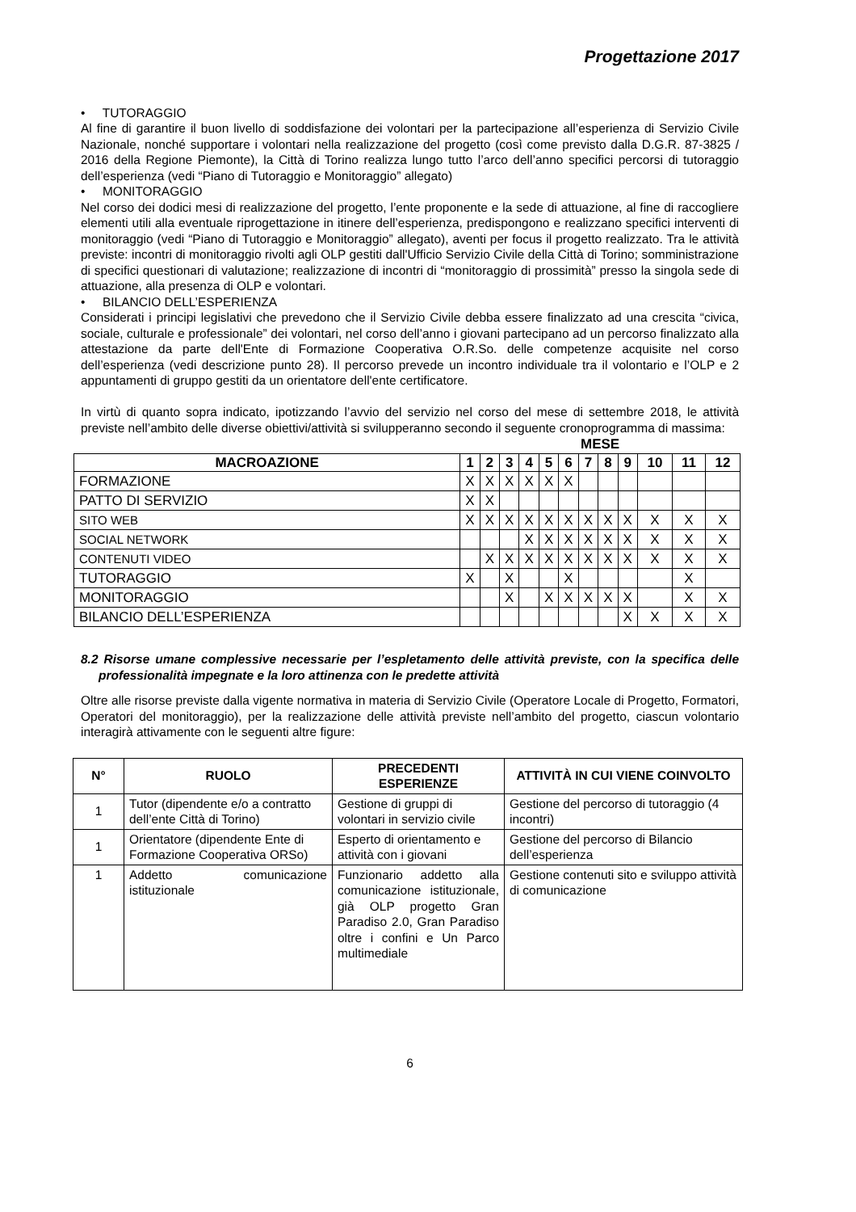Progettazione 2017
• TUTORAGGIO
Al fine di garantire il buon livello di soddisfazione dei volontari per la partecipazione all’esperienza di Servizio Civile Nazionale, nonché supportare i volontari nella realizzazione del progetto (così come previsto dalla D.G.R. 87-3825 / 2016 della Regione Piemonte), la Città di Torino realizza lungo tutto l’arco dell’anno specifici percorsi di tutoraggio dell’esperienza (vedi “Piano di Tutoraggio e Monitoraggio” allegato)
• MONITORAGGIO
Nel corso dei dodici mesi di realizzazione del progetto, l’ente proponente e la sede di attuazione, al fine di raccogliere elementi utili alla eventuale riprogettazione in itinere dell’esperienza, predispongono e realizzano specifici interventi di monitoraggio (vedi “Piano di Tutoraggio e Monitoraggio” allegato), aventi per focus il progetto realizzato. Tra le attività previste: incontri di monitoraggio rivolti agli OLP gestiti dall'Ufficio Servizio Civile della Città di Torino; somministrazione di specifici questionari di valutazione; realizzazione di incontri di “monitoraggio di prossimità” presso la singola sede di attuazione, alla presenza di OLP e volontari.
• BILANCIO DELL’ESPERIENZA
Considerati i principi legislativi che prevedono che il Servizio Civile debba essere finalizzato ad una crescita “civica, sociale, culturale e professionale” dei volontari, nel corso dell’anno i giovani partecipano ad un percorso finalizzato alla attestazione da parte dell'Ente di Formazione Cooperativa O.R.So. delle competenze acquisite nel corso dell’esperienza (vedi descrizione punto 28). Il percorso prevede un incontro individuale tra il volontario e l’OLP e 2 appuntamenti di gruppo gestiti da un orientatore dell'ente certificatore.
In virtù di quanto sopra indicato, ipotizzando l’avvio del servizio nel corso del mese di settembre 2018, le attività previste nell’ambito delle diverse obiettivi/attività si svilupperanno secondo il seguente cronoprogramma di massima:
| | MESE | | | | | | | | | | | |
| --- | --- | --- | --- | --- | --- | --- | --- | --- | --- | --- | --- | --- |
| MACROAZIONE | 1 | 2 | 3 | 4 | 5 | 6 | 7 | 8 | 9 | 10 | 11 | 12 |
| FORMAZIONE | X | X | X | X | X | X | | | | | | |
| PATTO DI SERVIZIO | X | X | | | | | | | | | | |
| SITO WEB | X | X | X | X | X | X | X | X | X | X | X | X |
| SOCIAL NETWORK | | | | X | X | X | X | X | X | X | X | X |
| CONTENUTI VIDEO | | X | X | X | X | X | X | X | X | X | X | X |
| TUTORAGGIO | X | | X | | | X | | | | | X | |
| MONITORAGGIO | | | X | | X | X | X | X | X | | X | X |
| BILANCIO DELL’ESPERIENZA | | | | | | | | | X | X | X | X |
8.2 Risorse umane complessive necessarie per l’espletamento delle attività previste, con la specifica delle professionalità impegnate e la loro attinenza con le predette attività
Oltre alle risorse previste dalla vigente normativa in materia di Servizio Civile (Operatore Locale di Progetto, Formatori, Operatori del monitoraggio), per la realizzazione delle attività previste nell’ambito del progetto, ciascun volontario interagirà attivamente con le seguenti altre figure:
| N° | RUOLO | PRECEDENTI ESPERIENZE | ATTIVITÀ IN CUI VIENE COINVOLTO |
| --- | --- | --- | --- |
| 1 | Tutor (dipendente e/o a contratto dell’ente Città di Torino) | Gestione di gruppi di volontari in servizio civile | Gestione del percorso di tutoraggio (4 incontri) |
| 1 | Orientatore (dipendente Ente di Formazione Cooperativa ORSo) | Esperto di orientamento e attività con i giovani | Gestione del percorso di Bilancio dell’esperienza |
| 1 | Addetto comunicazione istituzionale | Funzionario addetto alla comunicazione istituzionale, già OLP progetto Gran Paradiso 2.0, Gran Paradiso oltre i confini e Un Parco multimediale | Gestione contenuti sito e sviluppo attività di comunicazione |
6